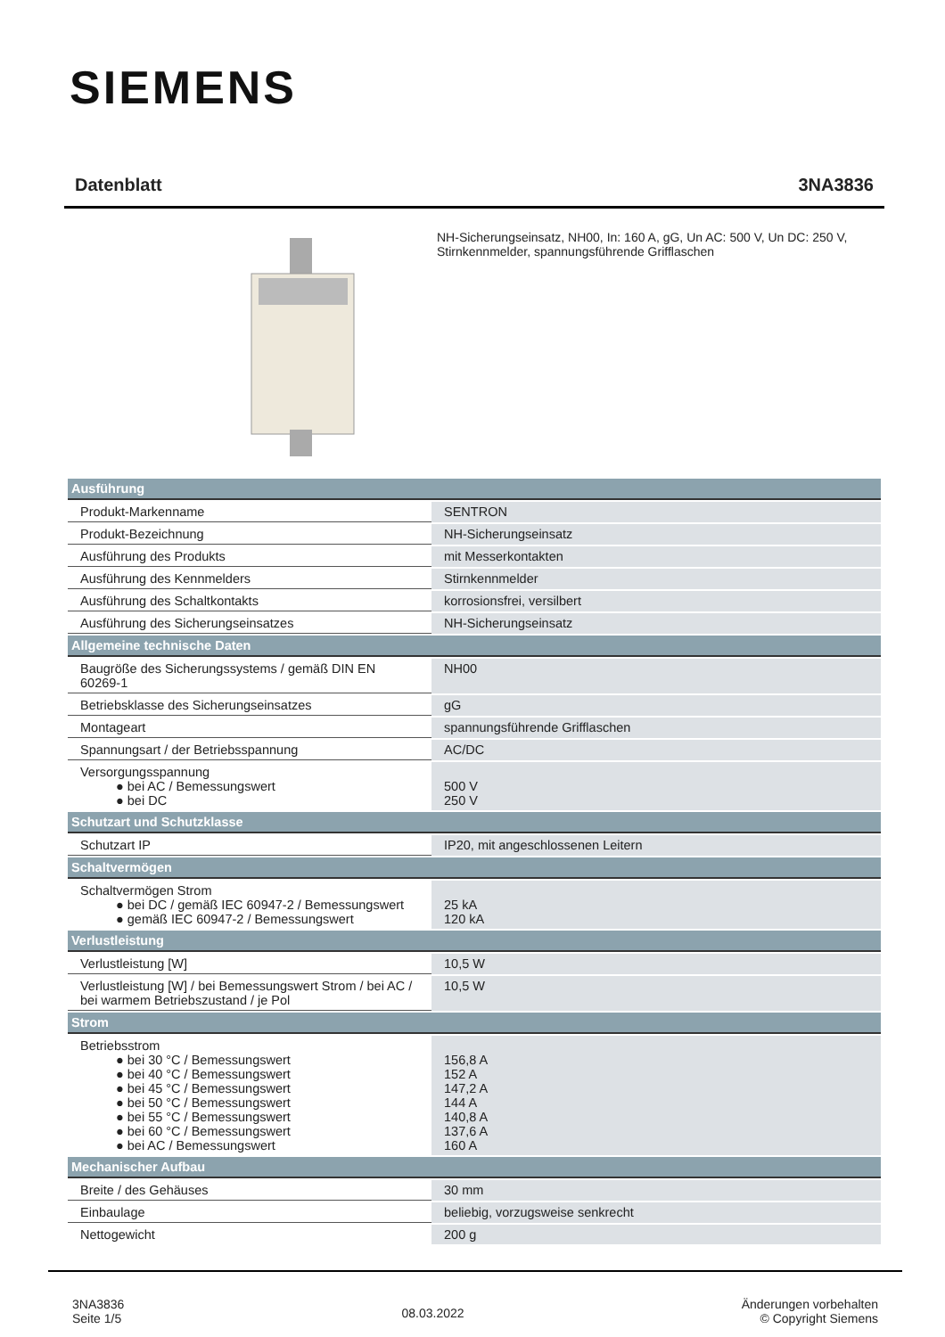SIEMENS
Datenblatt 3NA3836
NH-Sicherungseinsatz, NH00, In: 160 A, gG, Un AC: 500 V, Un DC: 250 V, Stirnkennmelder, spannungsführende Grifflaschen
| Ausführung | |
| --- | --- |
| Produkt-Markenname | SENTRON |
| Produkt-Bezeichnung | NH-Sicherungseinsatz |
| Ausführung des Produkts | mit Messerkontakten |
| Ausführung des Kennmelders | Stirnkennmelder |
| Ausführung des Schaltkontakts | korrosionsfrei, versilbert |
| Ausführung des Sicherungseinsatzes | NH-Sicherungseinsatz |
| Allgemeine technische Daten | |
| Baugröße des Sicherungssystems / gemäß DIN EN 60269-1 | NH00 |
| Betriebsklasse des Sicherungseinsatzes | gG |
| Montageart | spannungsführende Grifflaschen |
| Spannungsart / der Betriebsspannung | AC/DC |
| Versorgungsspannung ● bei AC / Bemessungswert ● bei DC | 500 V 250 V |
| Schutzart und Schutzklasse | |
| Schutzart IP | IP20, mit angeschlossenen Leitern |
| Schaltvermögen | |
| Schaltvermögen Strom ● bei DC / gemäß IEC 60947-2 / Bemessungswert ● gemäß IEC 60947-2 / Bemessungswert | 25 kA 120 kA |
| Verlustleistung | |
| Verlustleistung [W] | 10,5 W |
| Verlustleistung [W] / bei Bemessungswert Strom / bei AC / bei warmem Betriebszustand / je Pol | 10,5 W |
| Strom | |
| Betriebsstrom ● bei 30 °C / Bemessungswert ● bei 40 °C / Bemessungswert ● bei 45 °C / Bemessungswert ● bei 50 °C / Bemessungswert ● bei 55 °C / Bemessungswert ● bei 60 °C / Bemessungswert ● bei AC / Bemessungswert | 156,8 A 152 A 147,2 A 144 A 140,8 A 137,6 A 160 A |
| Mechanischer Aufbau | |
| Breite / des Gehäuses | 30 mm |
| Einbaulage | beliebig, vorzugsweise senkrecht |
| Nettogewicht | 200 g |
3NA3836
Seite 1/5
08.03.2022
Änderungen vorbehalten
© Copyright Siemens